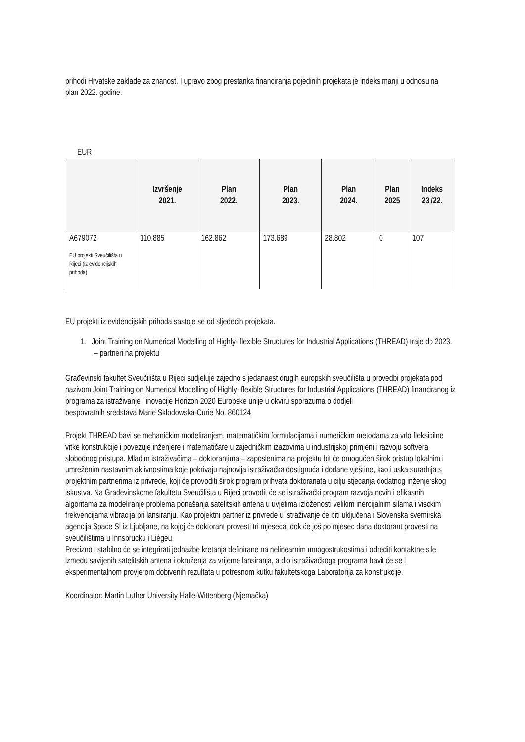prihodi Hrvatske zaklade za znanost. I upravo zbog prestanka financiranja pojedinih projekata je indeks manji u odnosu na plan 2022. godine.
EUR
| | Izvršenje 2021. | Plan 2022. | Plan 2023. | Plan 2024. | Plan 2025 | Indeks 23./22. |
| --- | --- | --- | --- | --- | --- | --- |
| A679072 EU projekti Sveučilišta u Rijeci (iz evidencijskih prihoda) | 110.885 | 162.862 | 173.689 | 28.802 | 0 | 107 |
EU projekti iz evidencijskih prihoda sastoje se od sljedećih projekata.
1. Joint Training on Numerical Modelling of Highly- flexible Structures for Industrial Applications (THREAD) traje do 2023. – partneri na projektu
Građevinski fakultet Sveučilišta u Rijeci sudjeluje zajedno s jedanaest drugih europskih sveučilišta u provedbi projekata pod nazivom Joint Training on Numerical Modelling of Highly- flexible Structures for Industrial Applications (THREAD) financiranog iz programa za istraživanje i inovacije Horizon 2020 Europske unije u okviru sporazuma o dodjeli
bespovratnih sredstava Marie Skłodowska-Curie No. 860124
Projekt THREAD bavi se mehaničkim modeliranjem, matematičkim formulacijama i numeričkim metodama za vrlo fleksibilne vitke konstrukcije i povezuje inženjere i matematičare u zajedničkim izazovima u industrijskoj primjeni i razvoju softvera slobodnog pristupa. Mladim istraživačima – doktorantima – zaposlenima na projektu bit će omogućen širok pristup lokalnim i umreženim nastavnim aktivnostima koje pokrivaju najnovija istraživačka dostignuća i dodane vještine, kao i uska suradnja s projektnim partnerima iz privrede, koji će provoditi širok program prihvata doktoranata u cilju stjecanja dodatnog inženjerskog iskustva. Na Građevinskome fakultetu Sveučilišta u Rijeci provodit će se istraživački program razvoja novih i efikasnih algoritama za modeliranje problema ponašanja satelitskih antena u uvjetima izloženosti velikim inercijalnim silama i visokim frekvencijama vibracija pri lansiranju. Kao projektni partner iz privrede u istraživanje će biti uključena i Slovenska svemirska agencija Space SI iz Ljubljane, na kojoj će doktorant provesti tri mjeseca, dok će još po mjesec dana doktorant provesti na sveučilištima u Innsbrucku i Liègeu.
Precizno i stabilno će se integrirati jednažbe kretanja definirane na nelinearnim mnogostrukostima i odrediti kontaktne sile između savijenih satelitskih antena i okruženja za vrijeme lansiranja, a dio istraživačkoga programa bavit će se i eksperimentalnom provjerom dobivenih rezultata u potresnom kutku fakultetskoga Laboratorija za konstrukcije.
Koordinator: Martin Luther University Halle-Wittenberg (Njemačka)